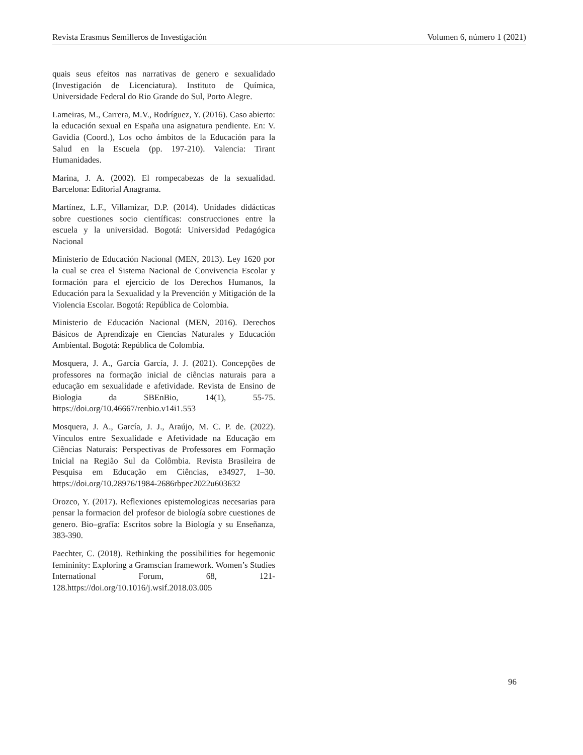Revista Erasmus Semilleros de Investigación Volumen 6, número 1 (2021)
quais seus efeitos nas narrativas de genero e sexualidado (Investigación de Licenciatura). Instituto de Química, Universidade Federal do Rio Grande do Sul, Porto Alegre.
Lameiras, M., Carrera, M.V., Rodríguez, Y. (2016). Caso abierto: la educación sexual en España una asignatura pendiente. En: V. Gavidia (Coord.), Los ocho ámbitos de la Educación para la Salud en la Escuela (pp. 197-210). Valencia: Tirant Humanidades.
Marina, J. A. (2002). El rompecabezas de la sexualidad. Barcelona: Editorial Anagrama.
Martínez, L.F., Villamizar, D.P. (2014). Unidades didácticas sobre cuestiones socio científicas: construcciones entre la escuela y la universidad. Bogotá: Universidad Pedagógica Nacional
Ministerio de Educación Nacional (MEN, 2013). Ley 1620 por la cual se crea el Sistema Nacional de Convivencia Escolar y formación para el ejercicio de los Derechos Humanos, la Educación para la Sexualidad y la Prevención y Mitigación de la Violencia Escolar. Bogotá: República de Colombia.
Ministerio de Educación Nacional (MEN, 2016). Derechos Básicos de Aprendizaje en Ciencias Naturales y Educación Ambiental. Bogotá: República de Colombia.
Mosquera, J. A., García García, J. J. (2021). Concepções de professores na formação inicial de ciências naturais para a educação em sexualidade e afetividade. Revista de Ensino de Biologia da SBEnBio, 14(1), 55-75. https://doi.org/10.46667/renbio.v14i1.553
Mosquera, J. A., García, J. J., Araújo, M. C. P. de. (2022). Vínculos entre Sexualidade e Afetividade na Educação em Ciências Naturais: Perspectivas de Professores em Formação Inicial na Região Sul da Colômbia. Revista Brasileira de Pesquisa em Educação em Ciências, e34927, 1–30. https://doi.org/10.28976/1984-2686rbpec2022u603632
Orozco, Y. (2017). Reflexiones epistemologicas necesarias para pensar la formacion del profesor de biología sobre cuestiones de genero. Bio–grafía: Escritos sobre la Biología y su Enseñanza, 383-390.
Paechter, C. (2018). Rethinking the possibilities for hegemonic femininity: Exploring a Gramscian framework. Women’s Studies International Forum, 68, 121-128.https://doi.org/10.1016/j.wsif.2018.03.005
96